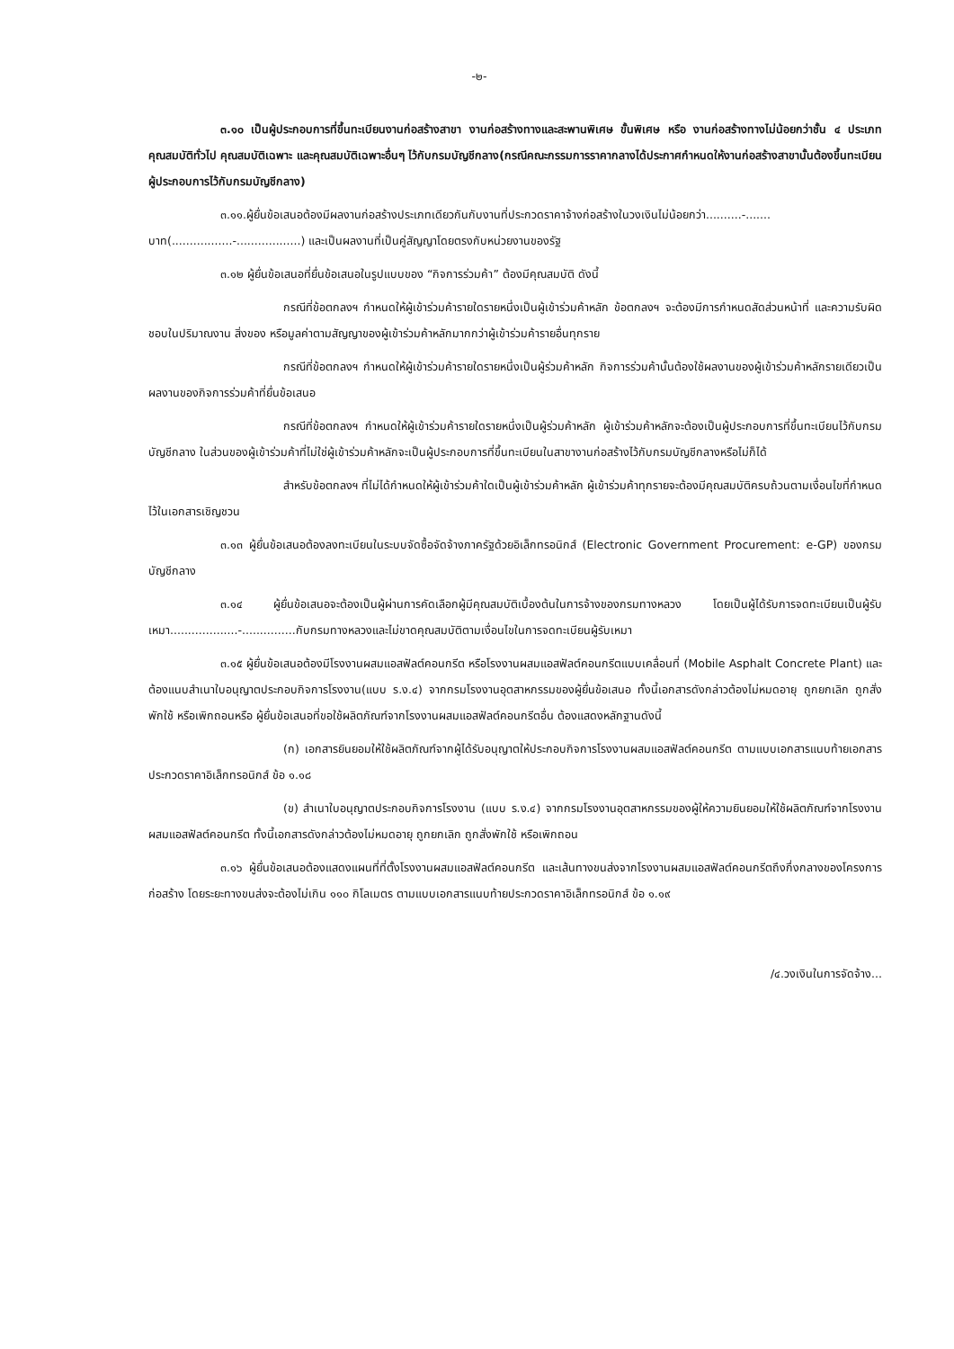-๒-
๓.๑๐ เป็นผู้ประกอบการที่ขึ้นทะเบียนงานก่อสร้างสาขา งานก่อสร้างทางและสะพานพิเศษ ขั้นพิเศษ หรือ งานก่อสร้างทางไม่น้อยกว่าชั้น ๔ ประเภท คุณสมบัติทั่วไป คุณสมบัติเฉพาะ และคุณสมบัติเฉพาะอื่นๆ ไว้กับกรมบัญชีกลาง(กรณีคณะกรรมการราคากลางได้ประกาศกำหนดให้งานก่อสร้างสาขานั้นต้องขึ้นทะเบียนผู้ประกอบการไว้กับกรมบัญชีกลาง)
๓.๑๑.ผู้ยื่นข้อเสนอต้องมีผลงานก่อสร้างประเภทเดียวกันกับงานที่ประกวดราคาจ้างก่อสร้างในวงเงินไม่น้อยกว่า..........-....... บาท(.................-..................) และเป็นผลงานที่เป็นคู่สัญญาโดยตรงกับหน่วยงานของรัฐ
๓.๑๒ ผู้ยื่นข้อเสนอที่ยื่นข้อเสนอในรูปแบบของ “กิจการร่วมค้า” ต้องมีคุณสมบัติ ดังนี้
กรณีที่ข้อตกลงฯ กำหนดให้ผู้เข้าร่วมค้ารายใดรายหนึ่งเป็นผู้เข้าร่วมค้าหลัก ข้อตกลงฯ จะต้องมีการกำหนดสัดส่วนหน้าที่ และความรับผิดชอบในปริมาณงาน สิ่งของ หรือมูลค่าตามสัญญาของผู้เข้าร่วมค้าหลักมากกว่าผู้เข้าร่วมค้ารายอื่นทุกราย
กรณีที่ข้อตกลงฯ กำหนดให้ผู้เข้าร่วมค้ารายใดรายหนึ่งเป็นผู้ร่วมค้าหลัก กิจการร่วมค้านั้นต้องใช้ผลงานของผู้เข้าร่วมค้าหลักรายเดียวเป็นผลงานของกิจการร่วมค้าที่ยื่นข้อเสนอ
กรณีที่ข้อตกลงฯ กำหนดให้ผู้เข้าร่วมค้ารายใดรายหนึ่งเป็นผู้ร่วมค้าหลัก ผู้เข้าร่วมค้าหลักจะต้องเป็นผู้ประกอบการที่ขึ้นทะเบียนไว้กับกรมบัญชีกลาง ในส่วนของผู้เข้าร่วมค้าที่ไม่ใช่ผู้เข้าร่วมค้าหลักจะเป็นผู้ประกอบการที่ขึ้นทะเบียนในสาขางานก่อสร้างไว้กับกรมบัญชีกลางหรือไม่ก็ได้
สำหรับข้อตกลงฯ ที่ไม่ได้กำหนดให้ผู้เข้าร่วมค้าใดเป็นผู้เข้าร่วมค้าหลัก ผู้เข้าร่วมค้าทุกรายจะต้องมีคุณสมบัติครบถ้วนตามเงื่อนไขที่กำหนดไว้ในเอกสารเชิญชวน
๓.๑๓ ผู้ยื่นข้อเสนอต้องลงทะเบียนในระบบจัดซื้อจัดจ้างภาครัฐด้วยอิเล็กทรอนิกส์ (Electronic Government Procurement: e-GP) ของกรมบัญชีกลาง
๓.๑๔ ผู้ยื่นข้อเสนอจะต้องเป็นผู้ผ่านการคัดเลือกผู้มีคุณสมบัติเบื้องต้นในการจ้างของกรมทางหลวง โดยเป็นผู้ได้รับการจดทะเบียนเป็นผู้รับเหมา...................-...............กับกรมทางหลวงและไม่ขาดคุณสมบัติตามเงื่อนไขในการจดทะเบียนผู้รับเหมา
๓.๑๕ ผู้ยื่นข้อเสนอต้องมีโรงงานผสมแอสฟัลต์คอนกรีต หรือโรงงานผสมแอสฟัลต์คอนกรีตแบบเคลื่อนที่ (Mobile Asphalt Concrete Plant) และต้องแนบสำเนาใบอนุญาตประกอบกิจการโรงงาน(แบบ ร.ง.๔) จากกรมโรงงานอุตสาหกรรมของผู้ยื่นข้อเสนอ ทั้งนี้เอกสารดังกล่าวต้องไม่หมดอายุ ถูกยกเลิก ถูกสั่งพักใช้ หรือเพิกถอนหรือ ผู้ยื่นข้อเสนอที่ขอใช้ผลิตภัณฑ์จากโรงงานผสมแอสฟัลต์คอนกรีตอื่น ต้องแสดงหลักฐานดังนี้
(ก) เอกสารยินยอมให้ใช้ผลิตภัณฑ์จากผู้ได้รับอนุญาตให้ประกอบกิจการโรงงานผสมแอสฟัลต์คอนกรีต ตามแบบเอกสารแนบท้ายเอกสารประกวดราคาอิเล็กทรอนิกส์ ข้อ ๑.๑๘
(ข) สำเนาใบอนุญาตประกอบกิจการโรงงาน (แบบ ร.ง.๔) จากกรมโรงงานอุตสาหกรรมของผู้ให้ความยินยอมให้ใช้ผลิตภัณฑ์จากโรงงานผสมแอสฟัลต์คอนกรีต ทั้งนี้เอกสารดังกล่าวต้องไม่หมดอายุ ถูกยกเลิก ถูกสั่งพักใช้ หรือเพิกถอน
๓.๑๖ ผู้ยื่นข้อเสนอต้องแสดงแผนที่ที่ตั้งโรงงานผสมแอสฟัลต์คอนกรีต และเส้นทางขนส่งจากโรงงานผสมแอสฟัลต์คอนกรีตถึงกึ่งกลางของโครงการก่อสร้าง โดยระยะทางขนส่งจะต้องไม่เกิน ๑๑๐ กิโลเมตร ตามแบบเอกสารแนบท้ายประกวดราคาอิเล็กทรอนิกส์ ข้อ ๑.๑๙
/๔.วงเงินในการจัดจ้าง...